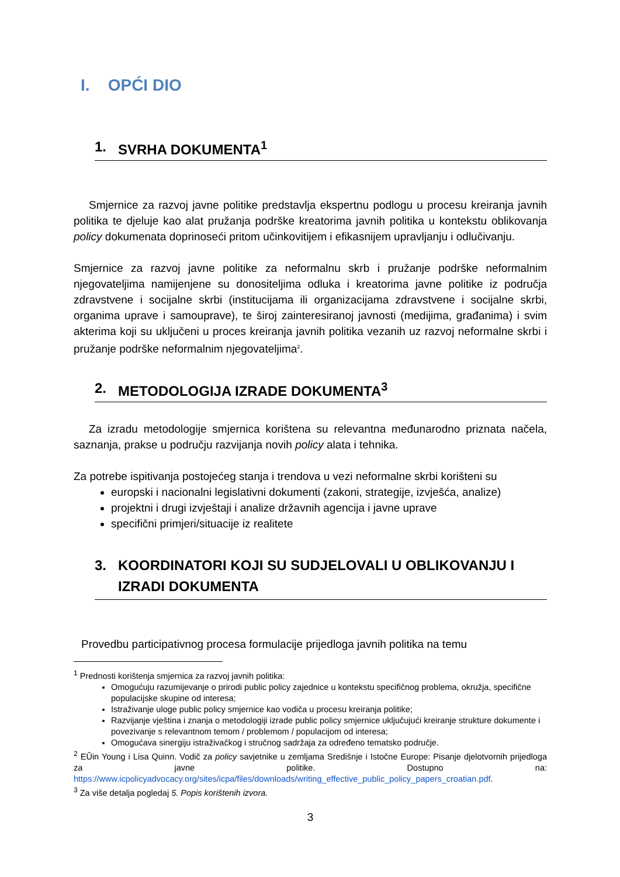I. OPĆI DIO
1. SVRHA DOKUMENTA<sup>1</sup>
Smjernice za razvoj javne politike predstavlja ekspertnu podlogu u procesu kreiranja javnih politika te djeluje kao alat pružanja podrške kreatorima javnih politika u kontekstu oblikovanja policy dokumenata doprinoseći pritom učinkovitijem i efikasnijem upravljanju i odlučivanju.
Smjernice za razvoj javne politike za neformalnu skrb i pružanje podrške neformalnim njegovateljima namijenjene su donositeljima odluka i kreatorima javne politike iz područja zdravstvene i socijalne skrbi (institucijama ili organizacijama zdravstvene i socijalne skrbi, organima uprave i samouprave), te široj zainteresiranoj javnosti (medijima, građanima) i svim akterima koji su uključeni u proces kreiranja javnih politika vezanih uz razvoj neformalne skrbi i pružanje podrške neformalnim njegovateljima<sup>2</sup>.
2. METODOLOGIJA IZRADE DOKUMENTA<sup>3</sup>
Za izradu metodologije smjernica korištena su relevantna međunarodno priznata načela, saznanja, prakse u području razvijanja novih policy alata i tehnika.
Za potrebe ispitivanja postojećeg stanja i trendova u vezi neformalne skrbi korišteni su
europski i nacionalni legislativni dokumenti (zakoni, strategije, izvješća, analize)
projektni i drugi izvještaji i analize državnih agencija i javne uprave
specifični primjeri/situacije iz realitete
3. KOORDINATORI KOJI SU SUDJELOVALI U OBLIKOVANJU I IZRADI DOKUMENTA
Provedbu participativnog procesa formulacije prijedloga javnih politika na temu
<sup>1</sup> Prednosti korištenja smjernica za razvoj javnih politika:
Omogućuju razumijevanje o prirodi public policy zajednice u kontekstu specifičnog problema, okružja, specifične populacijske skupine od interesa;
Istraživanje uloge public policy smjernice kao vodiča u procesu kreiranja politike;
Razvijanje vještina i znanja o metodologiji izrade public policy smjernice uključujući kreiranje strukture dokumente i povezivanje s relevantnom temom / problemom / populacijom od interesa;
Omogućava sinergiju istraživačkog i stručnog sadržaja za određeno tematsko područje.
<sup>2</sup> EÛin Young i Lisa Quinn. Vodič za policy savjetnike u zemljama Središnje i Istočne Europe: Pisanje djelotvornih prijedloga za javne politike. Dostupno na: https://www.icpolicyadvocacy.org/sites/icpa/files/downloads/writing_effective_public_policy_papers_croatian.pdf.
<sup>3</sup> Za više detalja pogledaj 5. Popis korištenih izvora.
3